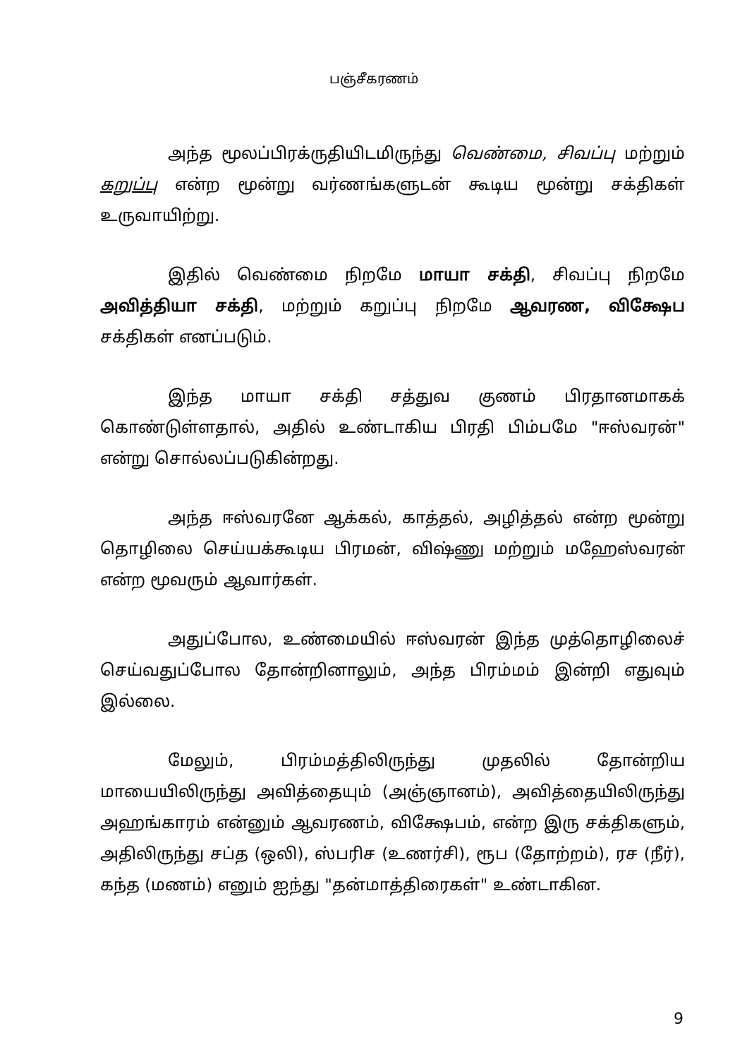பஞ்சீகரணம்
அந்த மூலப்பிரக்ருதியிடமிருந்து வெண்மை, சிவப்பு மற்றும் கறுப்பு என்ற மூன்று வர்ணங்களுடன் கூடிய மூன்று சக்திகள் உருவாயிற்று.
இதில் வெண்மை நிறமே மாயா சக்தி, சிவப்பு நிறமே அவித்தியா சக்தி, மற்றும் கறுப்பு நிறமே ஆவரண, விக்ஷேப சக்திகள் எனப்படும்.
இந்த மாயா சக்தி சத்துவ குணம் பிரதானமாகக் கொண்டுள்ளதால், அதில் உண்டாகிய பிரதி பிம்பமே "ஈஸ்வரன்" என்று சொல்லப்படுகின்றது.
அந்த ஈஸ்வரனே ஆக்கல், காத்தல், அழித்தல் என்ற மூன்று தொழிலை செய்யக்கூடிய பிரமன், விஷ்ணு மற்றும் மஹேஸ்வரன் என்ற மூவரும் ஆவார்கள்.
அதுப்போல, உண்மையில் ஈஸ்வரன் இந்த முத்தொழிலைச் செய்வதுப்போல தோன்றினாலும், அந்த பிரம்மம் இன்றி எதுவும் இல்லை.
மேலும், பிரம்மத்திலிருந்து முதலில் தோன்றிய மாயையிலிருந்து அவித்தையும் (அஞ்ஞானம்), அவித்தையிலிருந்து அஹங்காரம் என்னும் ஆவரணம், விக்ஷேபம், என்ற இரு சக்திகளும், அதிலிருந்து சப்த (ஒலி), ஸ்பரிச (உணர்சி), ரூப (தோற்றம்), ரச (நீர்), கந்த (மணம்) எனும் ஐந்து "தன்மாத்திரைகள்" உண்டாகின.
9